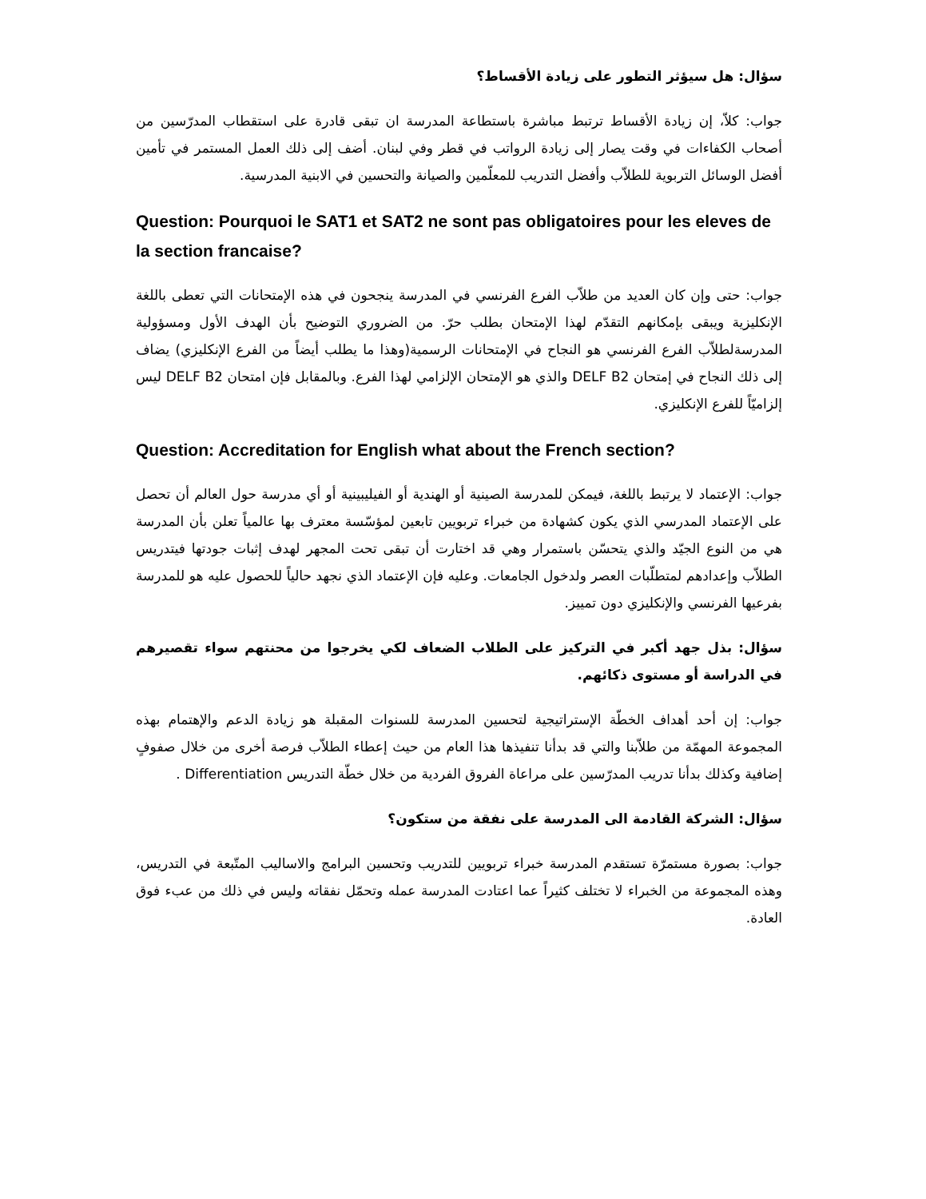سؤال: هل سيؤثر التطور على زيادة الأقساط؟
جواب: كلاّ، إن زيادة الأقساط ترتبط مباشرة باستطاعة المدرسة ان تبقى قادرة على استقطاب المدرّسين من أصحاب الكفاءات في وقت يصار إلى زيادة الرواتب في قطر وفي لبنان. أضف إلى ذلك العمل المستمر في تأمين أفضل الوسائل التربوية للطلاّب وأفضل التدريب للمعلّمين والصيانة والتحسين في الابنية المدرسية.
Question: Pourquoi le SAT1 et SAT2 ne sont pas obligatoires pour les eleves de la section francaise?
جواب: حتى وإن كان العديد من طلاّب الفرع الفرنسي في المدرسة ينجحون في هذه الإمتحانات التي تعطى باللغة الإنكليزية ويبقى بإمكانهم التقدّم لهذا الإمتحان بطلب حرّ. من الضروري التوضيح بأن الهدف الأول ومسؤولية المدرسةلطلاّب الفرع الفرنسي هو النجاح في الإمتحانات الرسمية(وهذا ما يطلب أيضاً من الفرع الإنكليزي) يضاف إلى ذلك النجاح في إمتحان DELF B2 والذي هو الإمتحان الإلزامي لهذا الفرع. وبالمقابل فإن امتحان DELF B2 ليس إلزاميّاً للفرع الإنكليزي.
Question: Accreditation for English what about the French section?
جواب: الإعتماد لا يرتبط باللغة، فيمكن للمدرسة الصينية أو الهندية أو الفيليبينية أو أي مدرسة حول العالم أن تحصل على الإعتماد المدرسي الذي يكون كشهادة من خبراء تربويين تابعين لمؤسّسة معترف بها عالمياً تعلن بأن المدرسة هي من النوع الجيّد والذي يتحسّن باستمرار وهي قد اختارت أن تبقى تحت المجهر لهدف إثبات جودتها فيتدريس الطلاّب وإعدادهم لمتطلّبات العصر ولدخول الجامعات. وعليه فإن الإعتماد الذي نجهد حالياً للحصول عليه هو للمدرسة بفرعيها الفرنسي والإنكليزي دون تمييز.
سؤال: بذل جهد أكبر في التركيز على الطلاب الضعاف لكي يخرجوا من محنتهم سواء تقصيرهم في الدراسة أو مستوى ذكائهم.
جواب: إن أحد أهداف الخطّة الإستراتيجية لتحسين المدرسة للسنوات المقبلة هو زيادة الدعم والإهتمام بهذه المجموعة المهمّة من طلاّبنا والتي قد بدأنا تنفيذها هذا العام من حيث إعطاء الطلاّب فرصة أخرى من خلال صفوفٍ إضافية وكذلك بدأنا تدريب المدرّسين على مراعاة الفروق الفردية من خلال خطّة التدريس Differentiation .
سؤال: الشركة القادمة الى المدرسة على نفقة من ستكون؟
جواب: بصورة مستمرّة تستقدم المدرسة خبراء تربويين للتدريب وتحسين البرامج والاساليب المتّبعة في التدريس، وهذه المجموعة من الخبراء لا تختلف كثيراً عما اعتادت المدرسة عمله وتحمّل نفقاته وليس في ذلك من عبء فوق العادة.